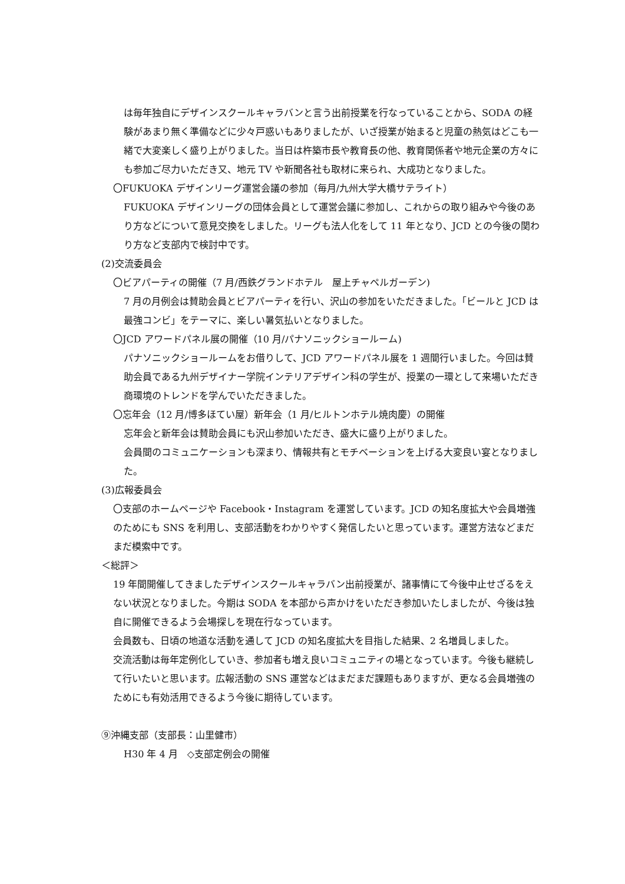は毎年独自にデザインスクールキャラバンと言う出前授業を行なっていることから、SODA の経験があまり無く準備などに少々戸惑いもありましたが、いざ授業が始まると児童の熱気はどこも一緒で大変楽しく盛り上がりました。当日は杵築市長や教育長の他、教育関係者や地元企業の方々にも参加ご尽力いただき又、地元 TV や新聞各社も取材に来られ、大成功となりました。
〇FUKUOKA デザインリーグ運営会議の参加（毎月/九州大学大橋サテライト）
FUKUOKA デザインリーグの団体会員として運営会議に参加し、これからの取り組みや今後のあり方などについて意見交換をしました。リーグも法人化をして 11 年となり、JCD との今後の関わり方など支部内で検討中です。
(2)交流委員会
〇ビアパーティの開催（7 月/西鉄グランドホテル　屋上チャペルガーデン)
7 月の月例会は賛助会員とビアパーティを行い、沢山の参加をいただきました。「ビールと JCD は最強コンビ」をテーマに、楽しい暑気払いとなりました。
〇JCD アワードパネル展の開催（10 月/パナソニックショールーム)
パナソニックショールームをお借りして、JCD アワードパネル展を 1 週間行いました。今回は賛助会員である九州デザイナー学院インテリアデザイン科の学生が、授業の一環として来場いただき商環境のトレンドを学んでいただきました。
〇忘年会（12 月/博多ほてい屋）新年会（1 月/ヒルトンホテル焼肉慶）の開催
忘年会と新年会は賛助会員にも沢山参加いただき、盛大に盛り上がりました。
会員間のコミュニケーションも深まり、情報共有とモチベーションを上げる大変良い宴となりました。
(3)広報委員会
〇支部のホームページや Facebook・Instagram を運営しています。JCD の知名度拡大や会員増強のためにも SNS を利用し、支部活動をわかりやすく発信したいと思っています。運営方法などまだまだ模索中です。
＜総評＞
19 年間開催してきましたデザインスクールキャラバン出前授業が、諸事情にて今後中止せざるをえない状況となりました。今期は SODA を本部から声かけをいただき参加いたしましたが、今後は独自に開催できるよう会場探しを現在行なっています。
会員数も、日頃の地道な活動を通して JCD の知名度拡大を目指した結果、2 名増員しました。
交流活動は毎年定例化していき、参加者も増え良いコミュニティの場となっています。今後も継続して行いたいと思います。広報活動の SNS 運営などはまだまだ課題もありますが、更なる会員増強のためにも有効活用できるよう今後に期待しています。
⑨沖縄支部（支部長：山里健市）
H30 年 4 月　◇支部定例会の開催